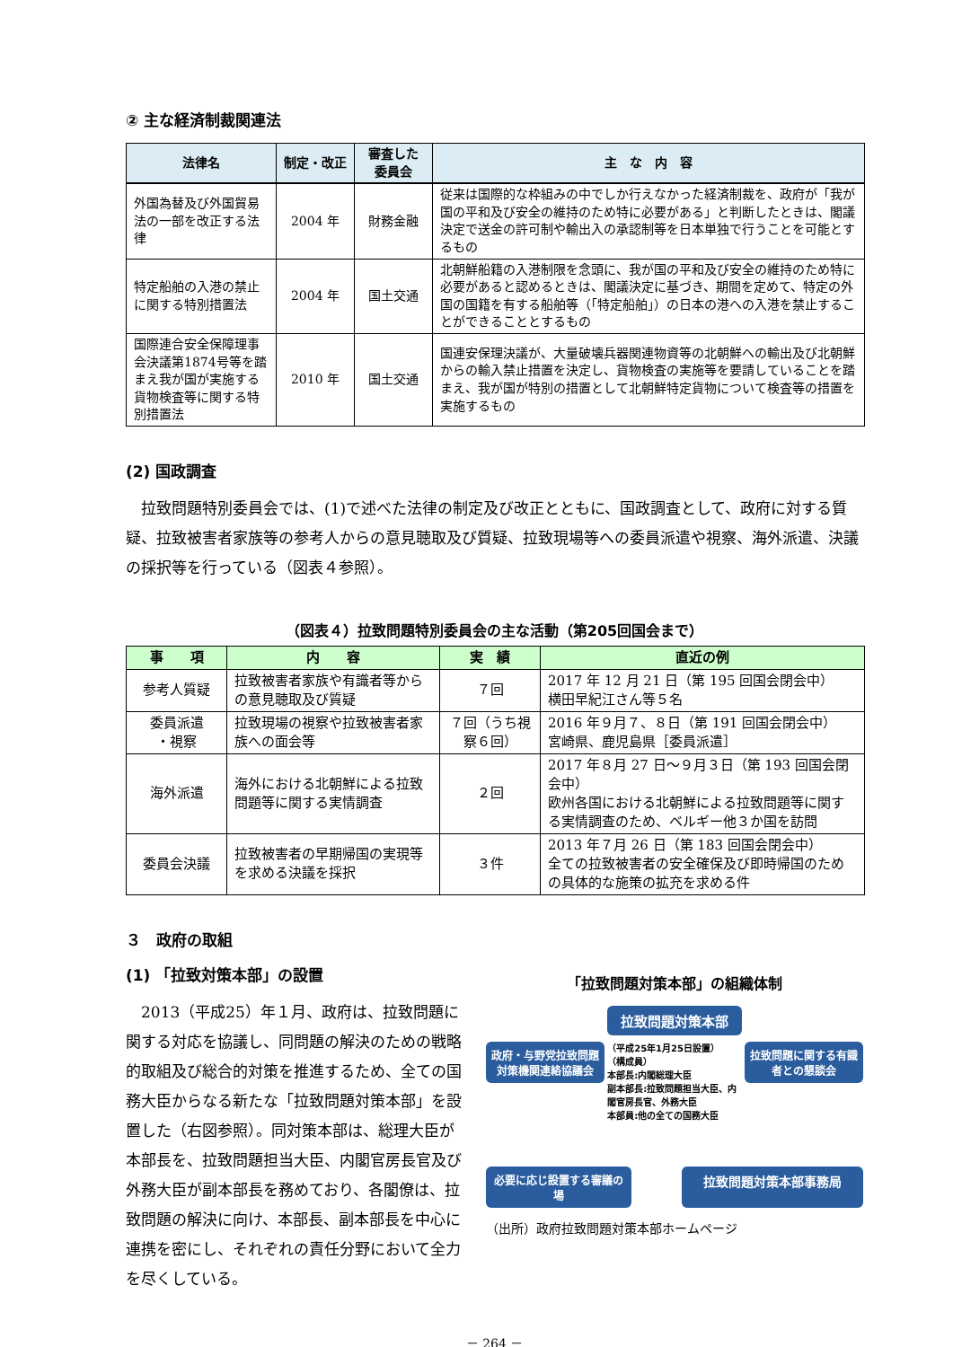② 主な経済制裁関連法
| 法律名 | 制定・改正 | 審査した 委員会 | 主 な 内 容 |
| --- | --- | --- | --- |
| 外国為替及び外国貿易法の一部を改正する法律 | 2004 年 | 財務金融 | 従来は国際的な枠組みの中でしか行えなかった経済制裁を、政府が「我が国の平和及び安全の維持のため特に必要がある」と判断したときは、閣議決定で送金の許可制や輸出入の承認制等を日本単独で行うことを可能とするもの |
| 特定船舶の入港の禁止に関する特別措置法 | 2004 年 | 国土交通 | 北朝鮮船籍の入港制限を念頭に、我が国の平和及び安全の維持のため特に必要があると認めるときは、閣議決定に基づき、期間を定めて、特定の外国の国籍を有する船舶等（「特定船舶」）の日本の港への入港を禁止することができることとするもの |
| 国際連合安全保障理事会決議第1874号等を踏まえ我が国が実施する貨物検査等に関する特別措置法 | 2010 年 | 国土交通 | 国連安保理決議が、大量破壊兵器関連物資等の北朝鮮への輸出及び北朝鮮からの輸入禁止措置を決定し、貨物検査の実施等を要請していることを踏まえ、我が国が特別の措置として北朝鮮特定貨物について検査等の措置を実施するもの |
(2) 国政調査
　拉致問題特別委員会では、(1)で述べた法律の制定及び改正とともに、国政調査として、政府に対する質疑、拉致被害者家族等の参考人からの意見聴取及び質疑、拉致現場等への委員派遣や視察、海外派遣、決議の採択等を行っている（図表４参照）。
（図表４）拉致問題特別委員会の主な活動（第205回国会まで）
| 事 項 | 内 容 | 実 績 | 直近の例 |
| --- | --- | --- | --- |
| 参考人質疑 | 拉致被害者家族や有識者等からの意見聴取及び質疑 | ７回 | 2017 年 12 月 21 日（第 195 回国会閉会中） 横田早紀江さん等５名 |
| 委員派遣 ・視察 | 拉致現場の視察や拉致被害者家族への面会等 | ７回（うち視察６回） | 2016 年９月７、８日（第 191 回国会閉会中） 宮崎県、鹿児島県［委員派遣］ |
| 海外派遣 | 海外における北朝鮮による拉致問題等に関する実情調査 | ２回 | 2017 年８月 27 日～９月３日（第 193 回国会閉会中） 欧州各国における北朝鮮による拉致問題等に関する実情調査のため、ベルギー他３か国を訪問 |
| 委員会決議 | 拉致被害者の早期帰国の実現等を求める決議を採択 | ３件 | 2013 年７月 26 日（第 183 回国会閉会中） 全ての拉致被害者の安全確保及び即時帰国のための具体的な施策の拡充を求める件 |
３　政府の取組
(1) 「拉致対策本部」の設置
　2013（平成25）年１月、政府は、拉致問題に関する対応を協議し、同問題の解決のための戦略的取組及び総合的対策を推進するため、全ての国務大臣からなる新たな「拉致問題対策本部」を設置した（右図参照）。同対策本部は、総理大臣が本部長を、拉致問題担当大臣、内閣官房長官及び外務大臣が副本部長を務めており、各閣僚は、拉致問題の解決に向け、本部長、副本部長を中心に連携を密にし、それぞれの責任分野において全力を尽くしている。
「拉致問題対策本部」の組織体制
政府・与野党拉致問題対策機関連絡協議会
拉致問題対策本部
（平成25年1月25日設置）
（構成員）
本部長:内閣総理大臣
副本部長:拉致問題担当大臣、内閣官房長官、外務大臣
本部員:他の全ての国務大臣
拉致問題に関する有識者との懇談会
必要に応じ設置する審議の場
拉致問題対策本部事務局
（出所）政府拉致問題対策本部ホームページ
－ 264 －